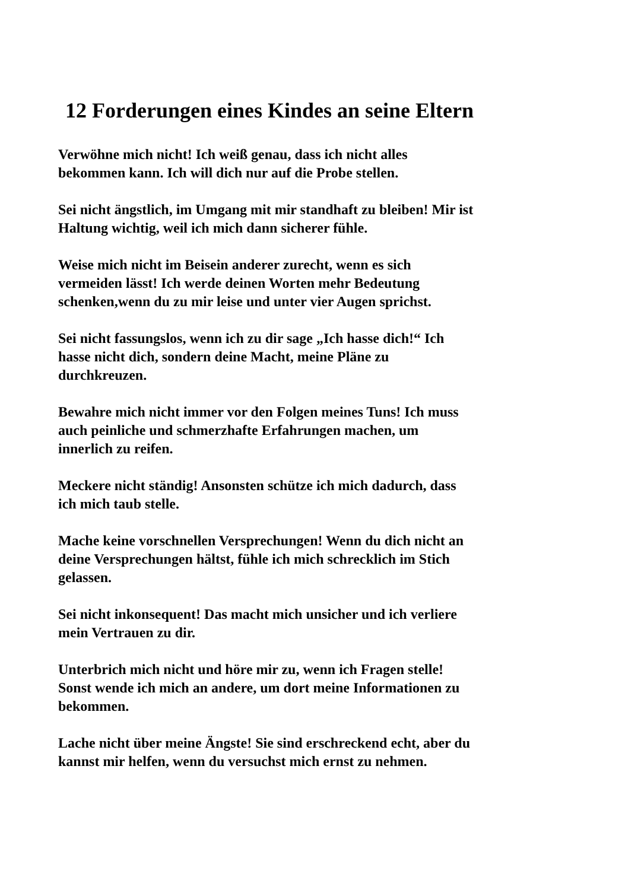12 Forderungen eines Kindes an seine Eltern
Verwöhne mich nicht! Ich weiß genau, dass ich nicht alles
bekommen kann. Ich will dich nur auf die Probe stellen.
Sei nicht ängstlich, im Umgang mit mir standhaft zu bleiben! Mir ist
Haltung wichtig, weil ich mich dann sicherer fühle.
Weise mich nicht im Beisein anderer zurecht, wenn es sich
vermeiden lässt! Ich werde deinen Worten mehr Bedeutung
schenken,wenn du zu mir leise und unter vier Augen sprichst.
Sei nicht fassungslos, wenn ich zu dir sage „Ich hasse dich!“ Ich
hasse nicht dich, sondern deine Macht, meine Pläne zu
durchkreuzen.
Bewahre mich nicht immer vor den Folgen meines Tuns! Ich muss
auch peinliche und schmerzhafte Erfahrungen machen, um
innerlich zu reifen.
Meckere nicht ständig! Ansonsten schütze ich mich dadurch, dass
ich mich taub stelle.
Mache keine vorschnellen Versprechungen! Wenn du dich nicht an
deine Versprechungen hältst, fühle ich mich schrecklich im Stich
gelassen.
Sei nicht inkonsequent! Das macht mich unsicher und ich verliere
mein Vertrauen zu dir.
Unterbrich mich nicht und höre mir zu, wenn ich Fragen stelle!
Sonst wende ich mich an andere, um dort meine Informationen zu
bekommen.
Lache nicht über meine Ängste! Sie sind erschreckend echt, aber du
kannst mir helfen, wenn du versuchst mich ernst zu nehmen.